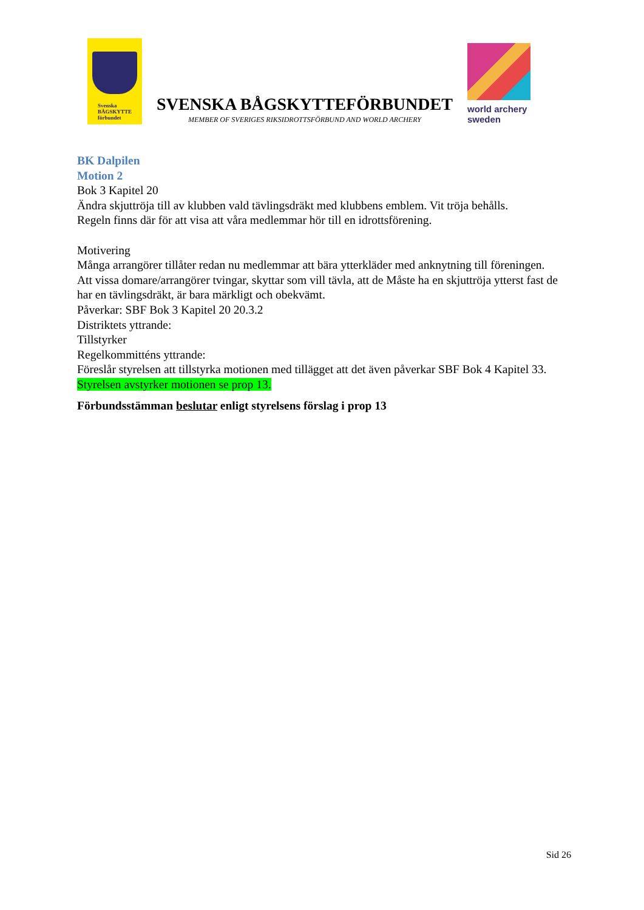Svenska
BÅGSKYTTE
förbundet
SVENSKA BÅGSKYTTEFÖRBUNDET
MEMBER OF SVERIGES RIKSIDROTTSFÖRBUND AND WORLD ARCHERY
world archery
sweden
BK Dalpilen
Motion 2
Bok 3 Kapitel 20
Ändra skjuttröja till av klubben vald tävlingsdräkt med klubbens emblem. Vit tröja behålls.
Regeln finns där för att visa att våra medlemmar hör till en idrottsförening.
Motivering
Många arrangörer tillåter redan nu medlemmar att bära ytterkläder med anknytning till föreningen.
Att vissa domare/arrangörer tvingar, skyttar som vill tävla, att de Måste ha en skjuttröja ytterst fast de har en tävlingsdräkt, är bara märkligt och obekvämt.
Påverkar: SBF Bok 3 Kapitel 20 20.3.2
Distriktets yttrande:
Tillstyrker
Regelkommitténs yttrande:
Föreslår styrelsen att tillstyrka motionen med tillägget att det även påverkar SBF Bok 4 Kapitel 33.
Styrelsen avstyrker motionen se prop 13.
Förbundsstämman beslutar enligt styrelsens förslag i prop 13
Sid 26